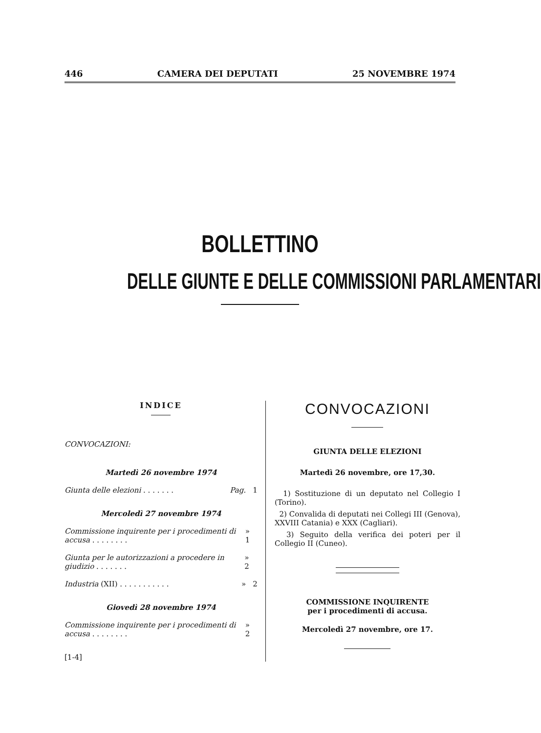446 CAMERA DEI DEPUTATI 25 NOVEMBRE 1974
BOLLETTINO
DELLE GIUNTE E DELLE COMMISSIONI PARLAMENTARI
INDICE
CONVOCAZIONI:
Martedì 26 novembre 1974
Giunta delle elezioni . . . . . . . Pag. 1
Mercoledì 27 novembre 1974
Commissione inquirente per i procedimenti di accusa . . . . . . . . » 1
Giunta per le autorizzazioni a procedere in giudizio . . . . . . . » 2
Industria (XII) . . . . . . . . . . . » 2
Giovedì 28 novembre 1974
Commissione inquirente per i procedimenti di accusa . . . . . . . . » 2
[1-4]
CONVOCAZIONI
GIUNTA DELLE ELEZIONI
Martedì 26 novembre, ore 17,30.
1) Sostituzione di un deputato nel Collegio I (Torino).
2) Convalida di deputati nei Collegi III (Genova), XXVIII Catania) e XXX (Cagliari).
3) Seguito della verifica dei poteri per il Collegio II (Cuneo).
COMMISSIONE INQUIRENTE
per i procedimenti di accusa.
Mercoledì 27 novembre, ore 17.